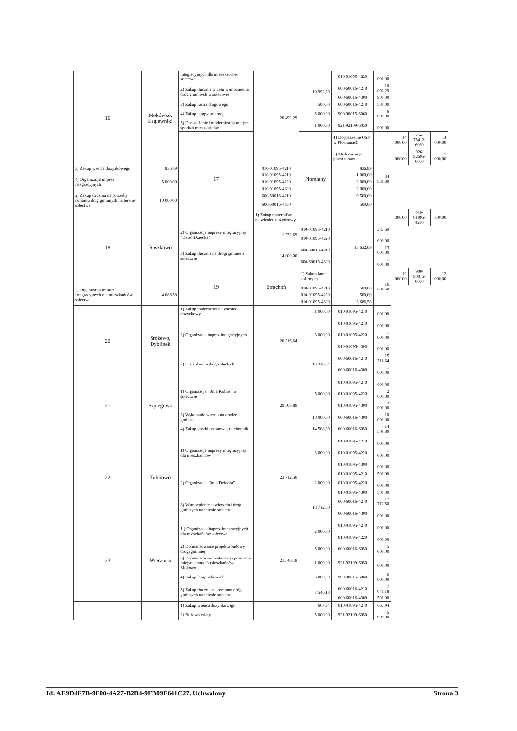| 16 | Mokówko, Łagiewniki | integracyjnych dla mieszkańców sołectwa | 20 492,29 | | 010-01095-4220 | 1 000,00 | | | |
| | | 2) Zakup tłucznia w celu wzmocnienia dróg gminnych w sołectwie | | 10 992,29 | 600-60016-4210 | 10 092,29 | | | |
| | | | | | 600-60016-4300 | 900,00 | | | |
| | | 3) Zakup lustra drogowego | | 500,00 | 600-60016-4210 | 500,00 | | | |
| | | 4) Zakup lampy solarnej | | 6 000,00 | 900-90015-6060 | 6 000,00 | | | |
| | | 5) Doposażenie i modernizacja miejsca spotkań mieszkańców | | 1 000,00 | 921-92109-6050 | 1 000,00 | | | |
| | | 17 | | Płomiany | 1) Doposażenie OSP w Płomianach | 34 836,89 | 14 000,00 | 754-75412-6060 | 14 000,00 |
| | | | | | 2) Modernizacja placu zabaw | | 5 000,00 | 926-92695-6050 | 5 000,00 |
| 3) Zakup wieńca dożynkowego | 836,89 | | 010-01095-4210 | | 836,89 | | | | |
| 4) Organizacja imprez integracyjnych | 5 000,00 | | 010-01095-4210 | | 1 000,00 | | | | |
| | | | 010-01095-4220 | | 2 000,00 | | | | |
| | | | 010-01095-4300 | | 2 000,00 | | | | |
| 2) Zakup tłucznia na potrzeby remontu dróg gminnych na terenie sołectwa | 10 000,00 | | 600-60016-4210 | | 9 500,00 | | | | |
| | | | 600-60016-4300 | | 500,00 | | | | |
| 18 | Ruszkowo | | 1) Zakup materiałów na wieniec dożynkowy | | 15 632,69 | | 300,00 | 010-01095-4210 | 300,00 |
| | | 2) Organizacja imprezy integracyjnej "Dzień Dziecka" | 1 332,69 | 010-01095-4210 | | 332,69 | | | |
| | | | | 010-01095-4220 | | 1 000,00 | | | |
| | | 3) Zakup tłucznia na drogi gminne z sołectwie | 14 000,00 | 600-60016-4210 | | 13 000,00 | | | |
| | | | | 600-60016-4300 | | 1 000,00 | | | |
| | | 19 | Strachoń | 1) Zakup lamp solarnych | | 16 686,58 | 12 000,00 | 900-90015-6060 | 12 000,00 |
| 2) Organizacja imprez integracyjnych dla mieszkańców sołectwa | 4 686,58 | | | 010-01095-4210 | 500,00 | | | | |
| | | | | 010-01095-4220 | 500,00 | | | | |
| | | | | 010-01095-4300 | 3 686,58 | | | | |
| 20 | Sróżewo, Dyblinek | 1) Zakup materiałów na wieniec dożynkowy | 20 316,64 | 1 000,00 | 010-01095-4210 | 1 000,00 | | | |
| | | 2) Organizacja imprez integracyjnych | | 3 000,00 | 010-01095-4210 | 1 000,00 | | | |
| | | | | | 010-01095-4220 | 1 000,00 | | | |
| | | | | | 010-01095-4300 | 1 000,00 | | | |
| | | 3) Utwardzenie dróg sołeckich | | 16 316,64 | 600-60016-4210 | 15 316,64 | | | |
| | | | | | 600-60016-4300 | 1 000,00 | | | |
| 21 | Szpiegowo | 1) Organizacja "Dnia Kobiet" w sołectwie | 29 508,89 | 5 000,00 | 010-01095-4210 | 1 000,00 | | | |
| | | | | | 010-01095-4220 | 2 000,00 | | | |
| | | | | | 010-01095-4300 | 2 000,00 | | | |
| | | 3) Wykonanie wjazdu na drodze gminnej | | 10 000,00 | 600-60016-4300 | 10 000,00 | | | |
| | | 4) Zakup kostki betonowej na chodnik | | 14 508,89 | 600-60016-6050 | 14 508,89 | | | |
| 22 | Tulibowo | 1) Organizacja imprezy integracyjnej dla mieszkańców | 23 712,50 | 3 000,00 | 010-01095-4210 | 1 000,00 | | | |
| | | | | | 010-01095-4220 | 1 000,00 | | | |
| | | | | | 010-01095-4300 | 1 000,00 | | | |
| | | 2) Organizacja "Dnia Dziecka" | | 2 000,00 | 010-01095-4210 | 500,00 | | | |
| | | | | | 010-01095-4220 | 1 000,00 | | | |
| | | | | | 010-01095-4300 | 500,00 | | | |
| | | 3) Wzmocnienie nawierzchni dróg gminnych na terenie sołectwa | | 18 712,50 | 600-60016-4210 | 17 712,50 | | | |
| | | | | | 600-60016-4300 | 1 000,00 | | | |
| 23 | Wierznica | 1 ) Organizacja imprez integracyjnych dla mieszkańców sołectwa | 21 546,18 | 2 000,00 | 010-01095-4210 | 1 000,00 | | | |
| | | | | | 010-01095-4220 | 1 000,00 | | | |
| | | 2) Dofinansowanie projektu budowy drogi gminnej | | 5 000,00 | 600-60016-6050 | 5 000,00 | | | |
| | | 3) Dofinansowanie zakupu wyposażenia miejsca spotkań mieszkańców- Mokowo | | 1 000,00 | 921-92109-6050 | 1 000,00 | | | |
| | | 4) Zakup lamp solarnych | | 6 000,00 | 900-90015-6060 | 6 000,00 | | | |
| | | 5) Zakup tłucznia na remonty dróg gminnych na terenie sołectwa | | 7 546,18 | 600-60016-4210 | 7 046,18 | | | |
| | | | | | 600-60016-4300 | 500,00 | | | |
| | | 1) Zakup wieńca dożynkowego | | 667,94 | 010-01095-4210 | 667,94 | | | |
| | | 2) Budowa wiaty | | 5 000,00 | 921-92109-6050 | 5 000,00 | | | |
Id: AE9D4F7B-9F00-4A27-B2B4-9FB09F641C27. Uchwalony Strona 3